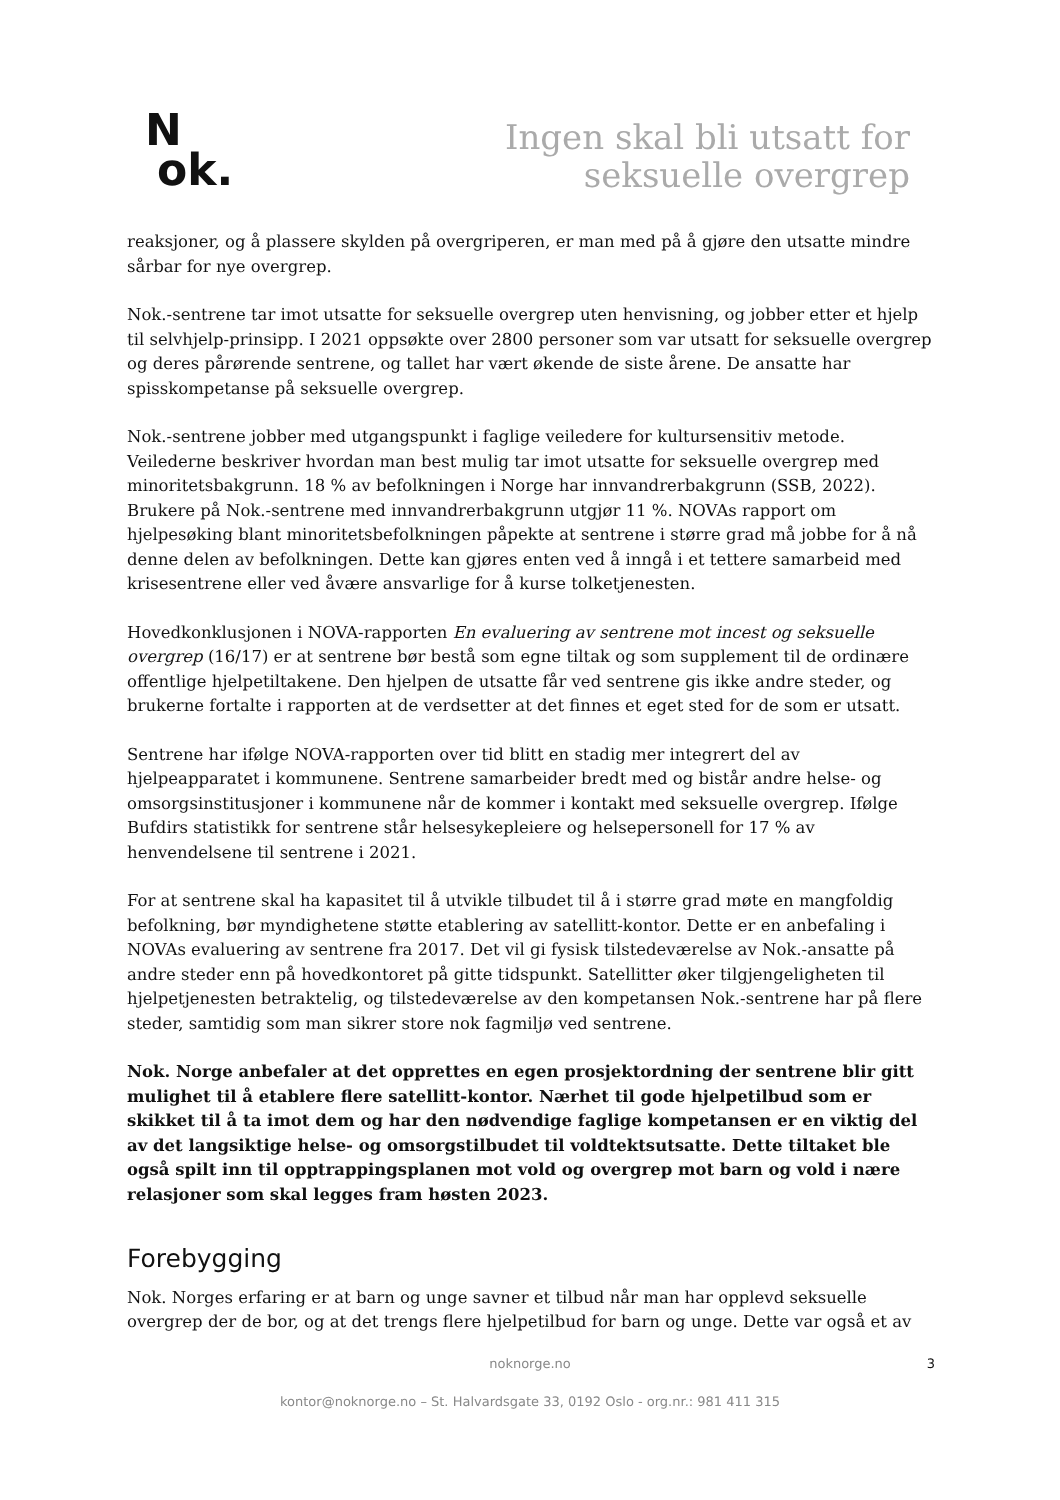N
ok.
Ingen skal bli utsatt for
seksuelle overgrep
reaksjoner, og å plassere skylden på overgriperen, er man med på å gjøre den utsatte mindre sårbar for nye overgrep.
Nok.-sentrene tar imot utsatte for seksuelle overgrep uten henvisning, og jobber etter et hjelp til selvhjelp-prinsipp. I 2021 oppsøkte over 2800 personer som var utsatt for seksuelle overgrep og deres pårørende sentrene, og tallet har vært økende de siste årene. De ansatte har spisskompetanse på seksuelle overgrep.
Nok.-sentrene jobber med utgangspunkt i faglige veiledere for kultursensitiv metode. Veilederne beskriver hvordan man best mulig tar imot utsatte for seksuelle overgrep med minoritetsbakgrunn. 18 % av befolkningen i Norge har innvandrerbakgrunn (SSB, 2022). Brukere på Nok.-sentrene med innvandrerbakgrunn utgjør 11 %. NOVAs rapport om hjelpesøking blant minoritetsbefolkningen påpekte at sentrene i større grad må jobbe for å nå denne delen av befolkningen. Dette kan gjøres enten ved å inngå i et tettere samarbeid med krisesentrene eller ved åvære ansvarlige for å kurse tolketjenesten.
Hovedkonklusjonen i NOVA-rapporten En evaluering av sentrene mot incest og seksuelle overgrep (16/17) er at sentrene bør bestå som egne tiltak og som supplement til de ordinære offentlige hjelpetiltakene. Den hjelpen de utsatte får ved sentrene gis ikke andre steder, og brukerne fortalte i rapporten at de verdsetter at det finnes et eget sted for de som er utsatt.
Sentrene har ifølge NOVA-rapporten over tid blitt en stadig mer integrert del av hjelpeapparatet i kommunene. Sentrene samarbeider bredt med og bistår andre helse- og omsorgsinstitusjoner i kommunene når de kommer i kontakt med seksuelle overgrep. Ifølge Bufdirs statistikk for sentrene står helsesykepleiere og helsepersonell for 17 % av henvendelsene til sentrene i 2021.
For at sentrene skal ha kapasitet til å utvikle tilbudet til å i større grad møte en mangfoldig befolkning, bør myndighetene støtte etablering av satellitt-kontor. Dette er en anbefaling i NOVAs evaluering av sentrene fra 2017. Det vil gi fysisk tilstedeværelse av Nok.-ansatte på andre steder enn på hovedkontoret på gitte tidspunkt. Satellitter øker tilgjengeligheten til hjelpetjenesten betraktelig, og tilstedeværelse av den kompetansen Nok.-sentrene har på flere steder, samtidig som man sikrer store nok fagmiljø ved sentrene.
Nok. Norge anbefaler at det opprettes en egen prosjektordning der sentrene blir gitt mulighet til å etablere flere satellitt-kontor. Nærhet til gode hjelpetilbud som er skikket til å ta imot dem og har den nødvendige faglige kompetansen er en viktig del av det langsiktige helse- og omsorgstilbudet til voldtektsutsatte. Dette tiltaket ble også spilt inn til opptrappingsplanen mot vold og overgrep mot barn og vold i nære relasjoner som skal legges fram høsten 2023.
Forebygging
Nok. Norges erfaring er at barn og unge savner et tilbud når man har opplevd seksuelle overgrep der de bor, og at det trengs flere hjelpetilbud for barn og unge. Dette var også et av
noknorge.no
kontor@noknorge.no – St. Halvardsgate 33, 0192 Oslo - org.nr.: 981 411 315
3